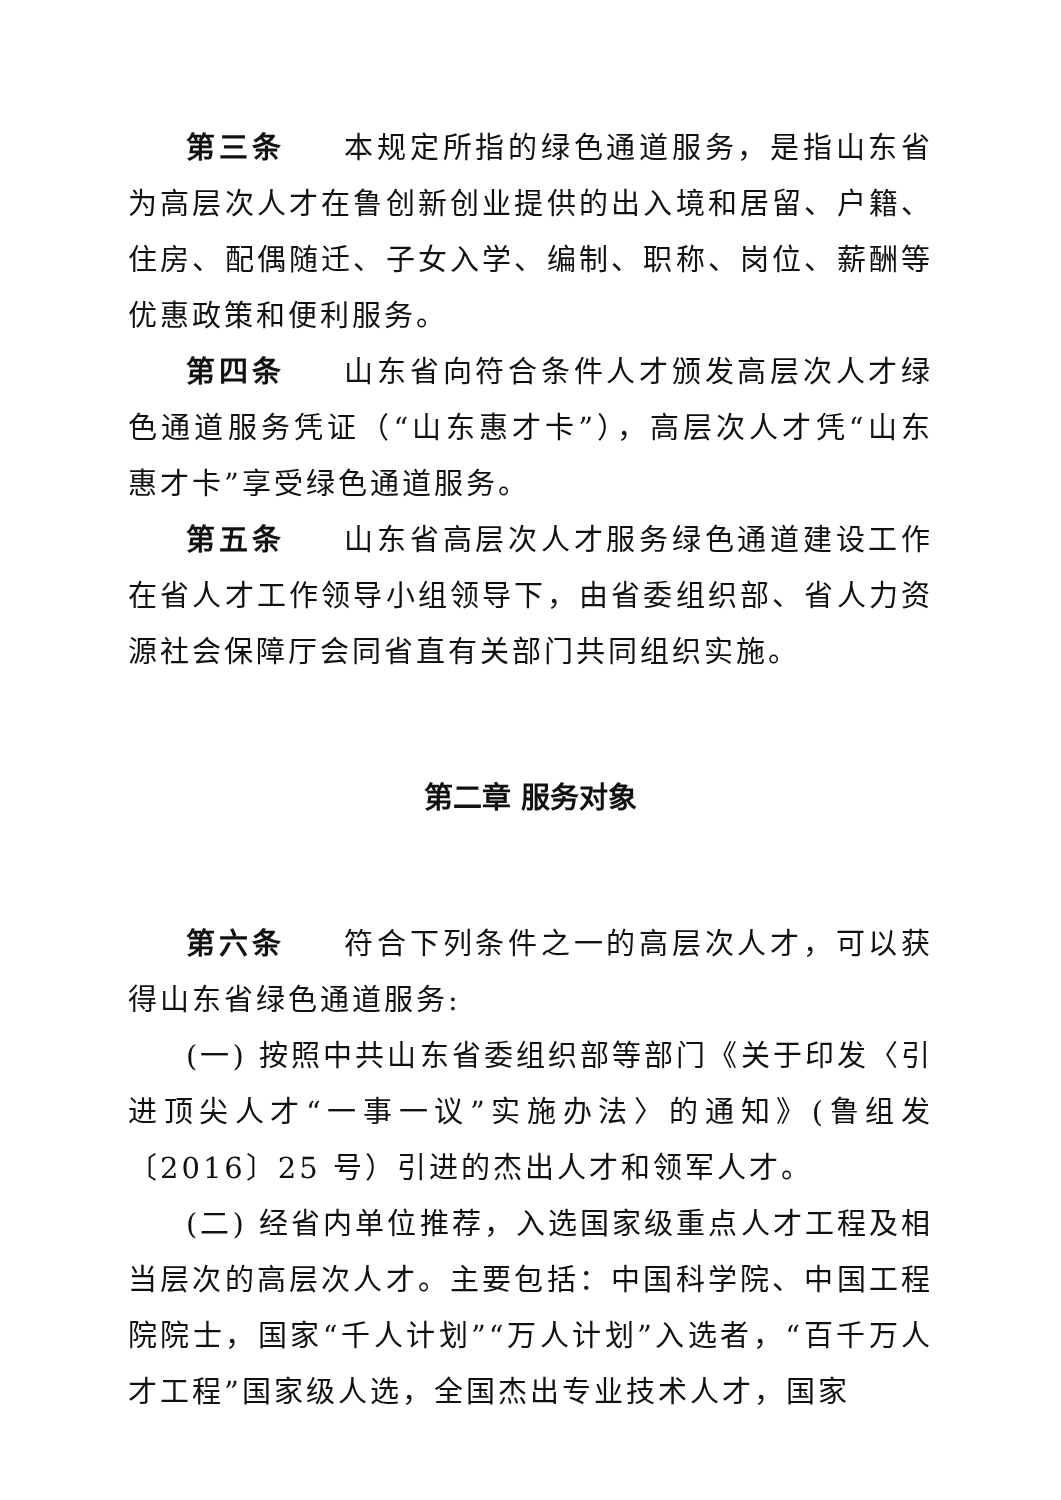第三条 本规定所指的绿色通道服务，是指山东省为高层次人才在鲁创新创业提供的出入境和居留、户籍、住房、配偶随迁、子女入学、编制、职称、岗位、薪酬等优惠政策和便利服务。
第四条 山东省向符合条件人才颁发高层次人才绿色通道服务凭证（“山东惠才卡”），高层次人才凭“山东惠才卡”享受绿色通道服务。
第五条 山东省高层次人才服务绿色通道建设工作在省人才工作领导小组领导下，由省委组织部、省人力资源社会保障厅会同省直有关部门共同组织实施。
第二章 服务对象
第六条 符合下列条件之一的高层次人才，可以获得山东省绿色通道服务:
(一) 按照中共山东省委组织部等部门《关于印发〈引进顶尖人才“一事一议”实施办法〉的通知》(鲁组发〔2016〕25 号）引进的杰出人才和领军人才。
(二) 经省内单位推荐，入选国家级重点人才工程及相当层次的高层次人才。主要包括：中国科学院、中国工程院院士，国家“千人计划”“万人计划”入选者，“百千万人才工程”国家级人选，全国杰出专业技术人才，国家